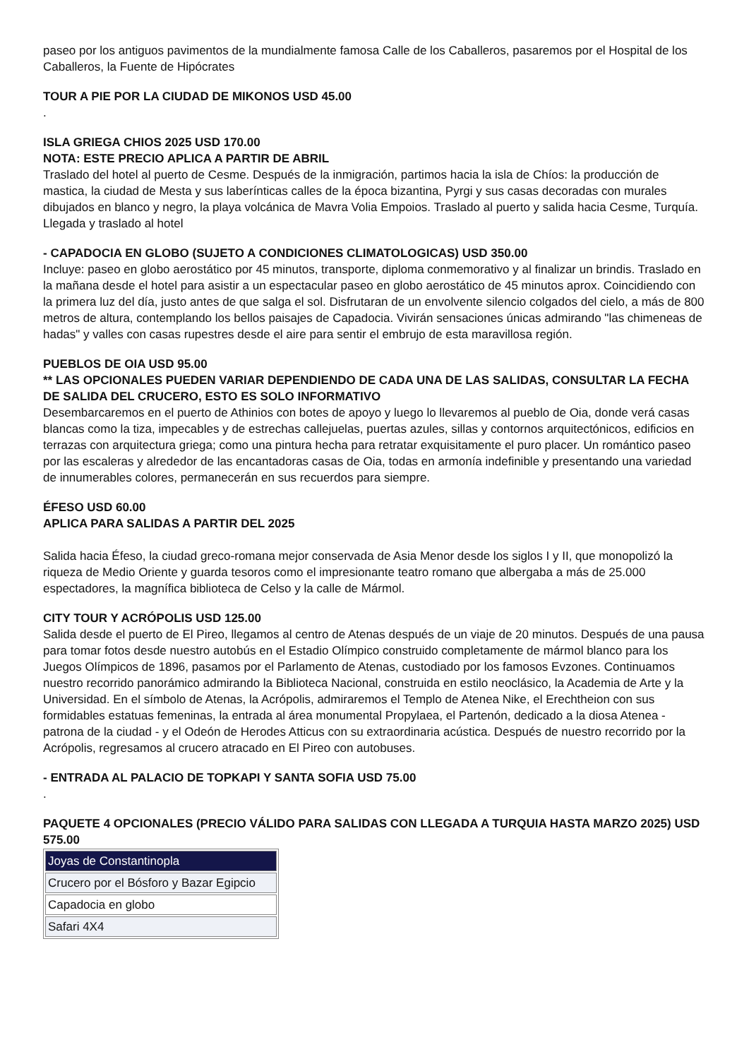paseo por los antiguos pavimentos de la mundialmente famosa Calle de los Caballeros, pasaremos por el Hospital de los Caballeros, la Fuente de Hipócrates
TOUR A PIE POR LA CIUDAD DE MIKONOS USD 45.00
.
ISLA GRIEGA CHIOS 2025 USD 170.00
NOTA: ESTE PRECIO APLICA A PARTIR DE ABRIL
Traslado del hotel al puerto de Cesme. Después de la inmigración, partimos hacia la isla de Chíos: la producción de mastica, la ciudad de Mesta y sus laberínticas calles de la época bizantina, Pyrgi y sus casas decoradas con murales dibujados en blanco y negro, la playa volcánica de Mavra Volia Empoios. Traslado al puerto y salida hacia Cesme, Turquía. Llegada y traslado al hotel
- CAPADOCIA EN GLOBO (SUJETO A CONDICIONES CLIMATOLOGICAS) USD 350.00
Incluye: paseo en globo aerostático por 45 minutos, transporte, diploma conmemorativo y al finalizar un brindis. Traslado en la mañana desde el hotel para asistir a un espectacular paseo en globo aerostático de 45 minutos aprox. Coincidiendo con la primera luz del día, justo antes de que salga el sol. Disfrutaran de un envolvente silencio colgados del cielo, a más de 800 metros de altura, contemplando los bellos paisajes de Capadocia. Vivirán sensaciones únicas admirando "las chimeneas de hadas" y valles con casas rupestres desde el aire para sentir el embrujo de esta maravillosa región.
PUEBLOS DE OIA USD 95.00
** LAS OPCIONALES PUEDEN VARIAR DEPENDIENDO DE CADA UNA DE LAS SALIDAS, CONSULTAR LA FECHA DE SALIDA DEL CRUCERO, ESTO ES SOLO INFORMATIVO
Desembarcaremos en el puerto de Athinios con botes de apoyo y luego lo llevaremos al pueblo de Oia, donde verá casas blancas como la tiza, impecables y de estrechas callejuelas, puertas azules, sillas y contornos arquitectónicos, edificios en terrazas con arquitectura griega; como una pintura hecha para retratar exquisitamente el puro placer. Un romántico paseo por las escaleras y alrededor de las encantadoras casas de Oia, todas en armonía indefinible y presentando una variedad de innumerables colores, permanecerán en sus recuerdos para siempre.
ÉFESO USD 60.00
APLICA PARA SALIDAS A PARTIR DEL 2025
Salida hacia Éfeso, la ciudad greco-romana mejor conservada de Asia Menor desde los siglos I y II, que monopolizó la riqueza de Medio Oriente y guarda tesoros como el impresionante teatro romano que albergaba a más de 25.000 espectadores, la magnífica biblioteca de Celso y la calle de Mármol.
CITY TOUR Y ACRÓPOLIS USD 125.00
Salida desde el puerto de El Pireo, llegamos al centro de Atenas después de un viaje de 20 minutos. Después de una pausa para tomar fotos desde nuestro autobús en el Estadio Olímpico construido completamente de mármol blanco para los Juegos Olímpicos de 1896, pasamos por el Parlamento de Atenas, custodiado por los famosos Evzones. Continuamos nuestro recorrido panorámico admirando la Biblioteca Nacional, construida en estilo neoclásico, la Academia de Arte y la Universidad. En el símbolo de Atenas, la Acrópolis, admiraremos el Templo de Atenea Nike, el Erechtheion con sus formidables estatuas femeninas, la entrada al área monumental Propylaea, el Partenón, dedicado a la diosa Atenea - patrona de la ciudad - y el Odeón de Herodes Atticus con su extraordinaria acústica. Después de nuestro recorrido por la Acrópolis, regresamos al crucero atracado en El Pireo con autobuses.
- ENTRADA AL PALACIO DE TOPKAPI Y SANTA SOFIA USD 75.00
.
PAQUETE 4 OPCIONALES (PRECIO VÁLIDO PARA SALIDAS CON LLEGADA A TURQUIA HASTA MARZO 2025) USD 575.00
| Joyas de Constantinopla |
| Crucero por el Bósforo y Bazar Egipcio |
| Capadocia en globo |
| Safari 4X4 |